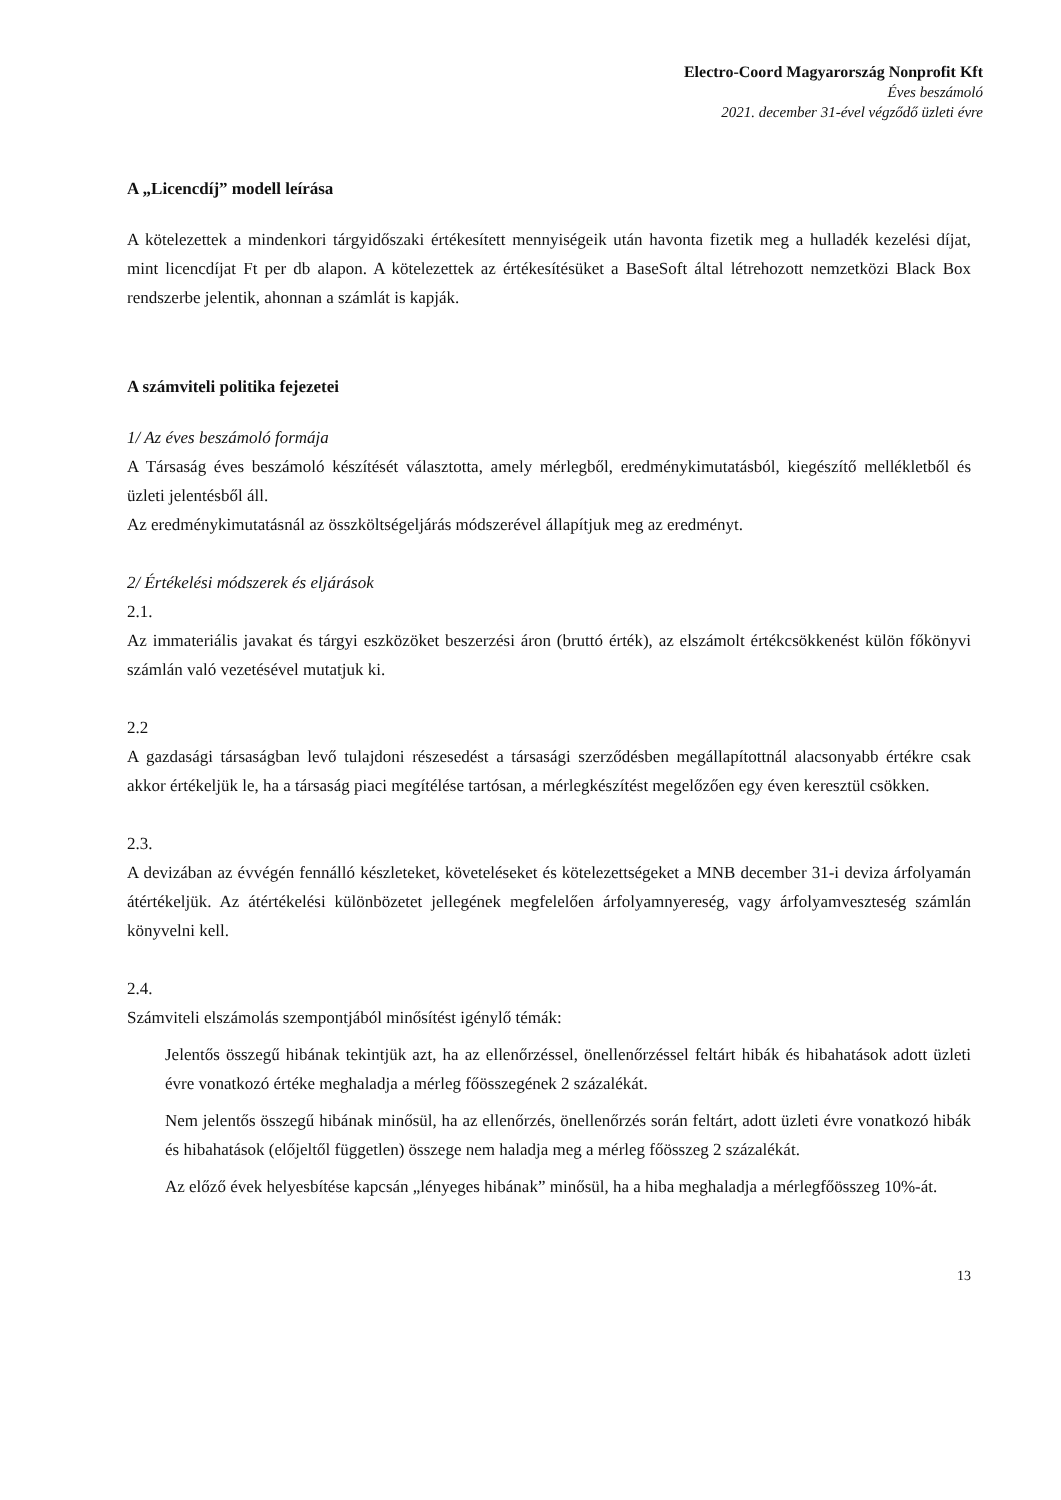Electro-Coord Magyarország Nonprofit Kft
Éves beszámoló
2021. december 31-ével végződő üzleti évre
A „Licencdíj” modell leírása
A kötelezettek a mindenkori tárgyidőszaki értékesített mennyiségeik után havonta fizetik meg a hulladék kezelési díjat, mint licencdíjat Ft per db alapon. A kötelezettek az értékesítésüket a BaseSoft által létrehozott nemzetközi Black Box rendszerbe jelentik, ahonnan a számlát is kapják.
A számviteli politika fejezetei
1/ Az éves beszámoló formája
A Társaság éves beszámoló készítését választotta, amely mérlegből, eredménykimutatásból, kiegészítő mellékletből és üzleti jelentésből áll.
Az eredménykimutatásnál az összköltségeljárás módszerével állapítjuk meg az eredményt.
2/ Értékelési módszerek és eljárások
2.1.
Az immateriális javakat és tárgyi eszközöket beszerzési áron (bruttó érték), az elszámolt értékcsökkenést külön főkönyvi számlán való vezetésével mutatjuk ki.
2.2
A gazdasági társaságban levő tulajdoni részesedést a társasági szerződésben megállapítottnál alacsonyabb értékre csak akkor értékeljük le, ha a társaság piaci megítélése tartósan, a mérlegkészítést megelőzően egy éven keresztül csökken.
2.3.
A devizában az évvégén fennálló készleteket, követeléseket és kötelezettségeket a MNB december 31-i deviza árfolyamán átértékeljük. Az átértékelési különbözetet jellegének megfelelően árfolyamnyereség, vagy árfolyamveszteség számlán könyvelni kell.
2.4.
Számviteli elszámolás szempontjából minősítést igénylő témák:
Jelentős összegű hibának tekintjük azt, ha az ellenőrzéssel, önellenőrzéssel feltárt hibák és hibahatások adott üzleti évre vonatkozó értéke meghaladja a mérleg főösszegének 2 százalékát.
Nem jelentős összegű hibának minősül, ha az ellenőrzés, önellenőrzés során feltárt, adott üzleti évre vonatkozó hibák és hibahatások (előjeltől független) összege nem haladja meg a mérleg főösszeg 2 százalékát.
Az előző évek helyesbítése kapcsán „lényeges hibának” minősül, ha a hiba meghaladja a mérlegfőösszeg 10%-át.
13